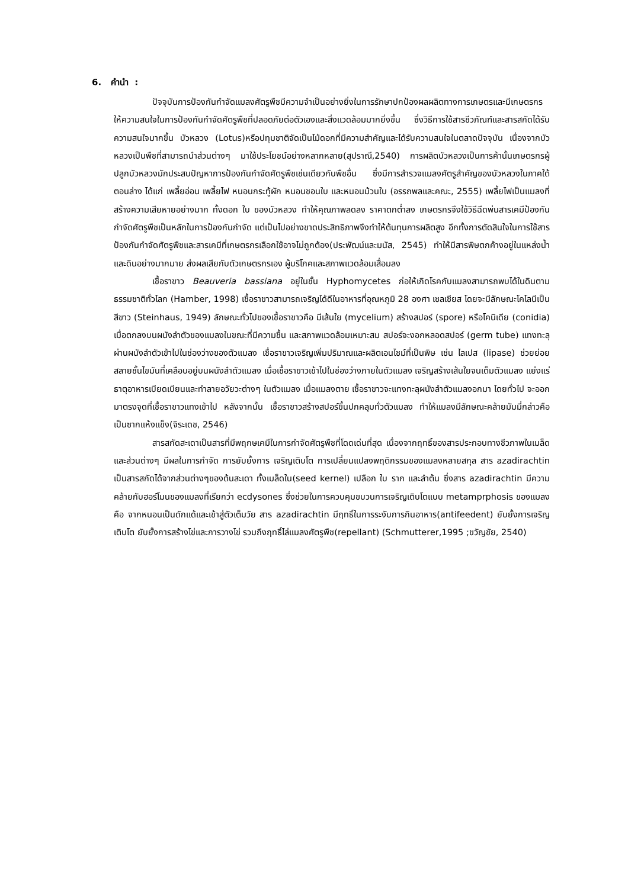6. คำนำ :
ปัจจุบันการป้องกันกำจัดแมลงศัตรูพืชมีความจำเป็นอย่างยิ่งในการรักษาปกป้องผลผลิตทางการเกษตรและมีเกษตรกรให้ความสนใจในการป้องกันกำจัดศัตรูพืชที่ปลอดภัยต่อตัวเองและสิ่งแวดล้อมมากยิ่งขึ้น ซึ่งวิธีการใช้สารชีวภัณฑ์และสารสกัดได้รับความสนใจมากขึ้น บัวหลวง (Lotus)หรือปทุมชาติจัดเป็นไม้ดอกที่มีความสำคัญและได้รับความสนใจในตลาดปัจจุบัน เนื่องจากบัวหลวงเป็นพืชที่สามารถนำส่วนต่างๆ มาใช้ประโยชน์อย่างหลากหลาย(สุปราณี,2540) การผลิตบัวหลวงเป็นการค้านั้นเกษตรกรผู้ปลูกบัวหลวงมักประสบปัญหาการป้องกันกำจัดศัตรูพืชเช่นเดียวกับพืชอื่น ซึ่งมีการสำรวจแมลงศัตรูสำคัญของบัวหลวงในภาคใต้ตอนล่าง ได้แก่ เพลี้ยอ่อน เพลี้ยไฟ หนอนกระทู้ผัก หนอนชอนใบ และหนอนม้วนใบ (อรรถพลและคณะ, 2555) เพลี้ยไฟเป็นแมลงที่สร้างความเสียหายอย่างมาก ทั้งดอก ใบ ของบัวหลวง ทำให้คุณภาพลดลง ราคาตกต่ำลง เกษตรกรจึงใช้วิธีฉีดพ่นสารเคมีป้องกันกำจัดศัตรูพืชเป็นหลักในการป้องกันกำจัด แต่เป็นไปอย่างขาดประสิทธิภาพจึงทำให้ต้นทุนการผลิตสูง อีกทั้งการตัดสินใจในการใช้สารป้องกันกำจัดศัตรูพืชและสารเคมีที่เกษตรกรเลือกใช้อาจไม่ถูกต้อง(ประพัฒน์และมนัส, 2545) ทำให้มีสารพิษตกค้างอยู่ในแหล่งน้ำและดินอย่างมากมาย ส่งผลเสียกับตัวเกษตรกรเอง ผู้บริโภคและสภาพแวดล้อมเสื่อมลง
เชื้อราขาว Beauveria bassiana อยู่ในชั้น Hyphomycetes ก่อให้เกิดโรคกับแมลงสามารถพบได้ในดินตาม ธรรมชาติทั่วโลก (Hamber, 1998) เชื้อราขาวสามารถเจริญได้ดีในอาหารที่อุณหภูมิ 28 องศา เซลเซียส โดยจะมีลักษณะโคโลนีเป็นสีขาว (Steinhaus, 1949) ลักษณะทั่วไปของเชื้อราขาวคือ มีเส้นใย (mycelium) สร้างสปอร์ (spore) หรือโคนิเดีย (conidia) เมื่อตกลงบนผนังลำตัวของแมลงในขณะที่มีความชื้น และสภาพแวดล้อมเหมาะสม สปอร์จะงอกหลอดสปอร์ (germ tube) แทงทะลุผ่านผนังลำตัวเข้าไปในช่องว่างของตัวแมลง เชื่อราขาวเจริญเพิ่มปริมาณและผลิตเอนไซม์ที่เป็นพิษ เช่น ไลเปส (lipase) ช่วยย่อยสลายชั้นไขมันที่เคลือบอยู่บนผนังลำตัวแมลง เมื่อเชื้อราขาวเข้าไปในช่องว่างภายในตัวแมลง เจริญสร้างเส้นใยจนเต็มตัวแมลง แย่งแร่ธาตุอาหารเบียดเบียนและทำลายอวัยวะต่างๆ ในตัวแมลง เมื่อแมลงตาย เชื้อราขาวจะแทงทะลุผนังลำตัวแมลงอกมา โดยทั่วไป จะออกมาตรงจุดที่เชื้อราขาวแทงเข้าไป หลังจากนั้น เชื้อราขาวสร้างสปอร์ขึ้นปกคลุมทั่วตัวแมลง ทำให้แมลงมีลักษณะคล้ายมัมมี่กล่าวคือเป็นซากแห้งแข็ง(จิระเดช, 2546)
สารสกัดสะเดาเป็นสารที่มีพฤกษเคมีในการกำจัดศัตรูพืชที่โดดเด่นที่สุด เนื่องจากฤทธิ์ของสารประกอบทางชีวภาพในเมล็ดและส่วนต่างๆ มีผลในการกำจัด การยับยั้งการ เจริญเติบโต การเปลี่ยนแปลงพฤติกรรมของแมลงหลายสกุล สาร azadirachtin เป็นสารสกัดได้จากส่วนต่างๆของต้นสะเดา ทั้งเมล็ดใน(seed kernel) เปลือก ใบ ราก และลำต้น ซึ่งสาร azadirachtin มีความคล้ายกับฮอร์โมนของแมลงที่เรียกว่า ecdysones ซึ่งช่วยในการควบคุมขบวนการเจริญเติบโตแบบ metamprphosis ของแมลง คือ จากหนอนเป็นดักแด้และเข้าสู่ตัวเต็มวัย สาร azadirachtin มีฤทธิ์ในการระงับการกินอาหาร(antifeedent) ยับยั้งการเจริญเติบโต ยับยั้งการสร้างไข่และการวางไข่ รวมถึงฤทธิ์ไล่แมลงศัตรูพืช(repellant) (Schmutterer,1995 ;ขวัญชัย, 2540)